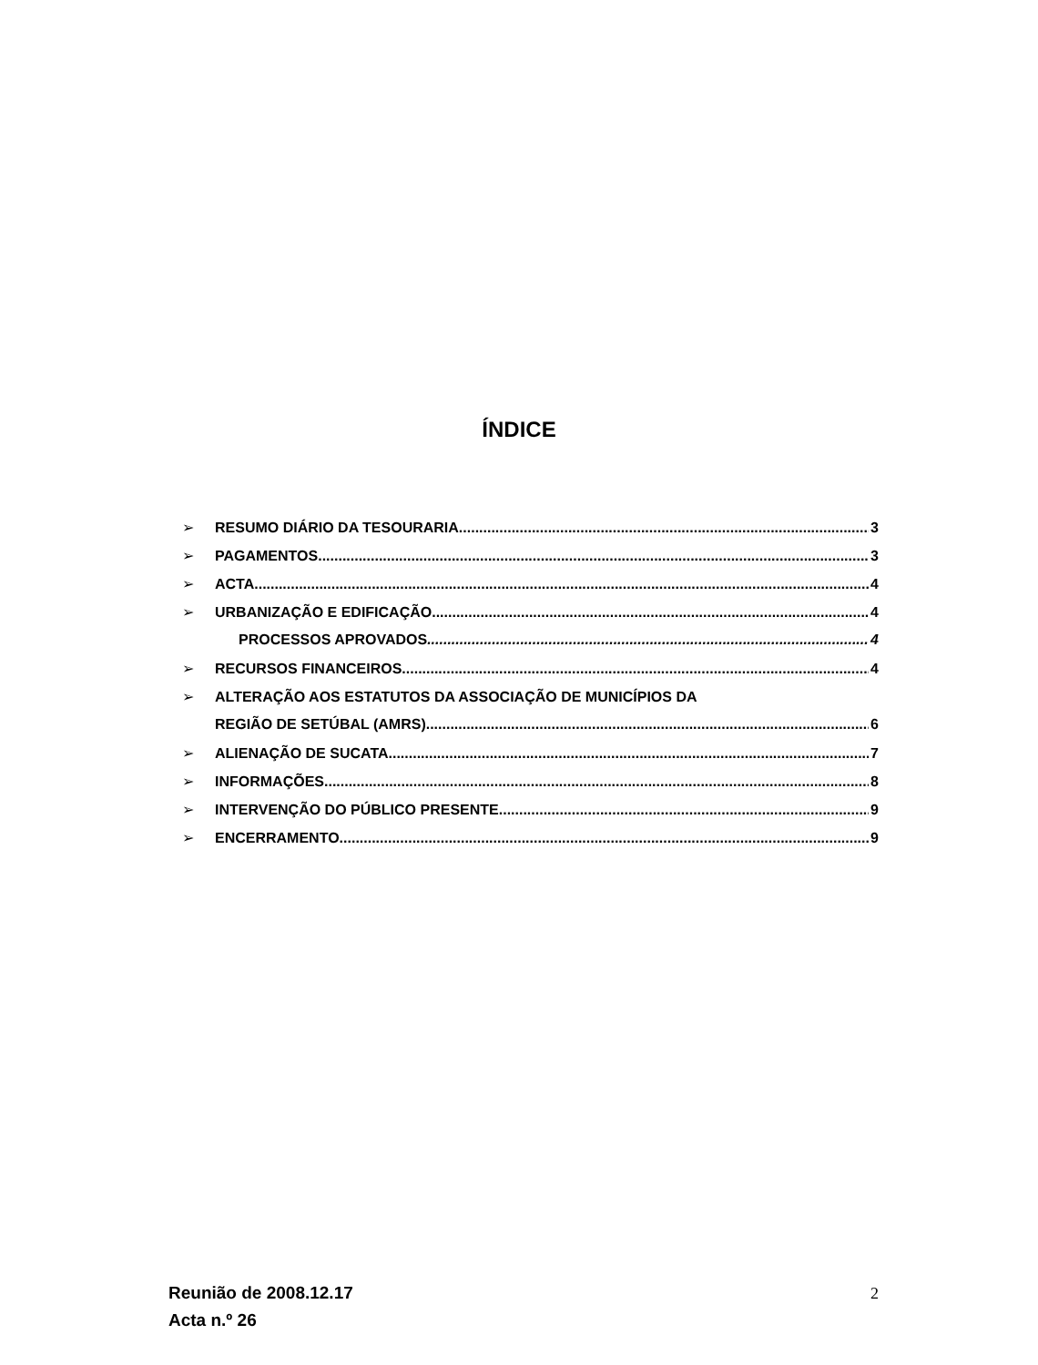ÍNDICE
➢ RESUMO DIÁRIO DA TESOURARIA 3
➢ PAGAMENTOS 3
➢ ACTA 4
➢ URBANIZAÇÃO E EDIFICAÇÃO 4
PROCESSOS APROVADOS 4
➢ RECURSOS FINANCEIROS 4
➢ ALTERAÇÃO AOS ESTATUTOS DA ASSOCIAÇÃO DE MUNICÍPIOS DA
REGIÃO DE SETÚBAL (AMRS) 6
➢ ALIENAÇÃO DE SUCATA 7
➢ INFORMAÇÕES 8
➢ INTERVENÇÃO DO PÚBLICO PRESENTE 9
➢ ENCERRAMENTO 9
Reunião de 2008.12.17
Acta n.º 26
2